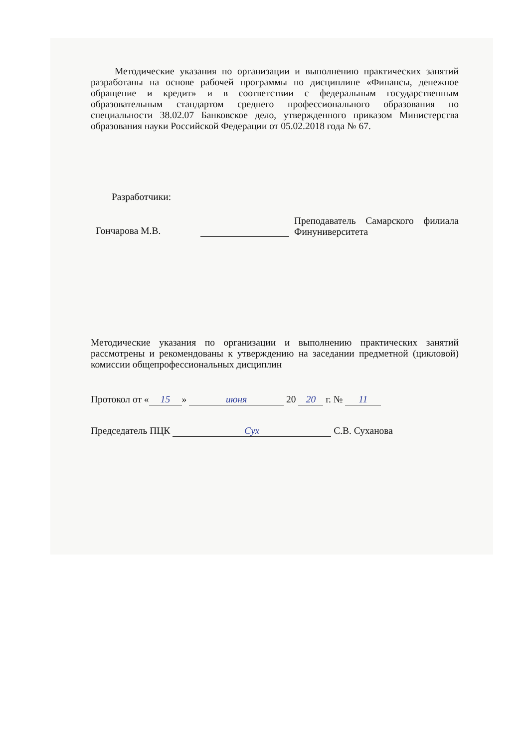Методические указания по организации и выполнению практических занятий разработаны на основе рабочей программы по дисциплине «Финансы, денежное обращение и кредит» и в соответствии с федеральным государственным образовательным стандартом среднего профессионального образования по специальности 38.02.07 Банковское дело, утвержденного приказом Министерства образования науки Российской Федерации от 05.02.2018 года № 67.
Разработчики:
Гончарова М.В.
Преподаватель Самарского филиала Финуниверситета
Методические указания по организации и выполнению практических занятий рассмотрены и рекомендованы к утверждению на заседании предметной (цикловой) комиссии общепрофессиональных дисциплин
Протокол от « 15 » июня 20 20 г. № 11
Председатель ПЦК Сух С.В. Суханова